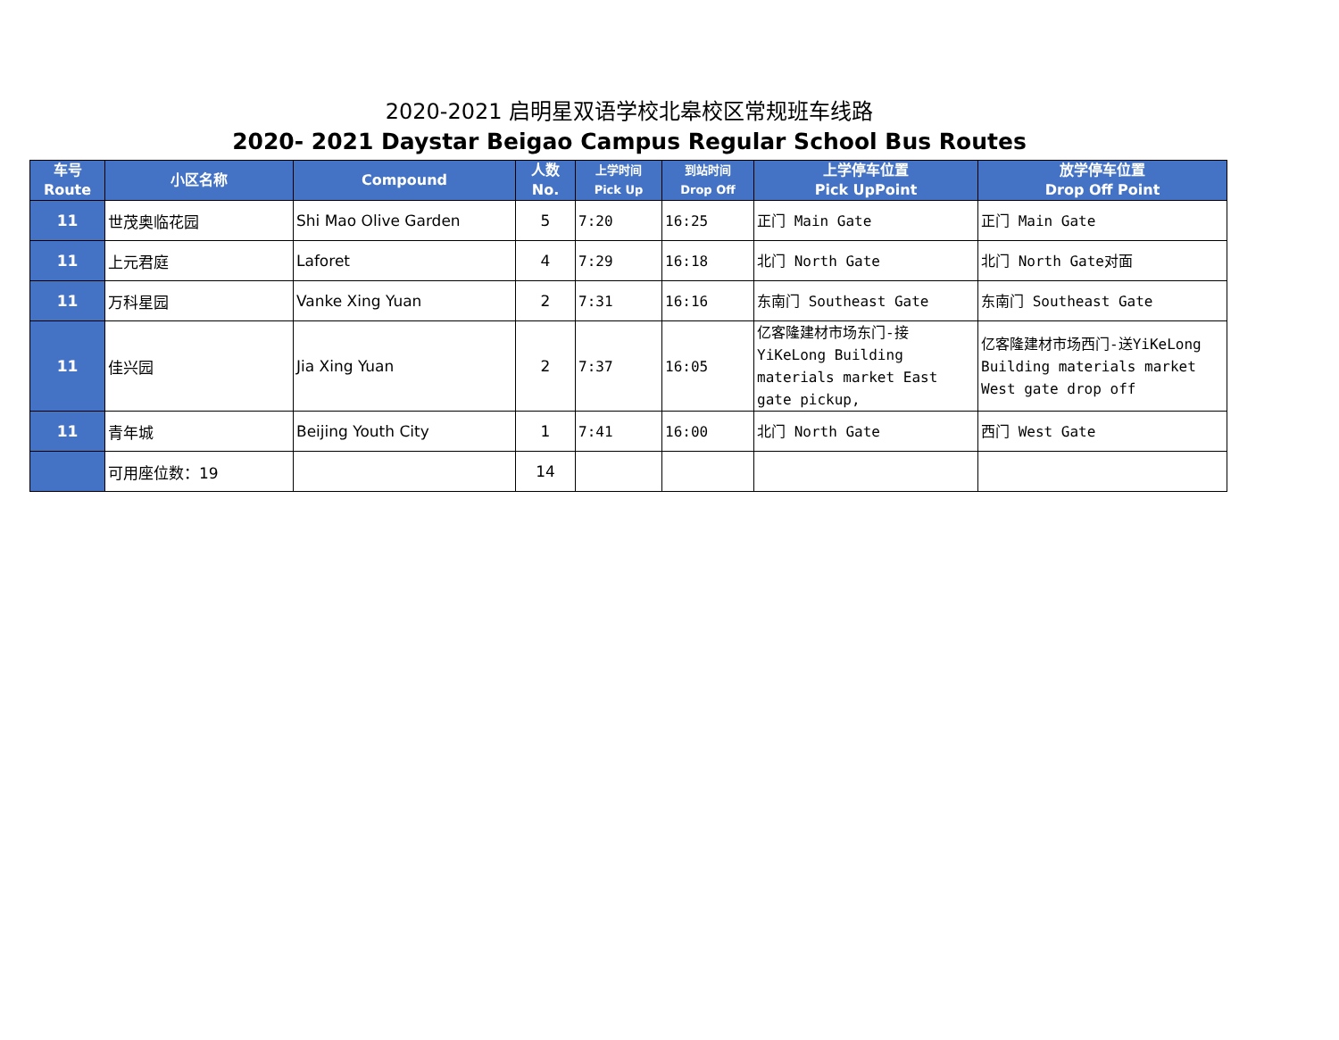2020-2021 启明星双语学校北皋校区常规班车线路
2020- 2021 Daystar Beigao Campus Regular School Bus Routes
| 车号 Route | 小区名称 | Compound | 人数 No. | 上学时间 Pick Up | 到站时间 Drop Off | 上学停车位置 Pick UpPoint | 放学停车位置 Drop Off Point |
| --- | --- | --- | --- | --- | --- | --- | --- |
| 11 | 世茂奥临花园 | Shi Mao Olive Garden | 5 | 7:20 | 16:25 | 正门 Main Gate | 正门 Main Gate |
| 11 | 上元君庭 | Laforet | 4 | 7:29 | 16:18 | 北门 North Gate | 北门 North Gate对面 |
| 11 | 万科星园 | Vanke Xing Yuan | 2 | 7:31 | 16:16 | 东南门 Southeast Gate | 东南门 Southeast Gate |
| 11 | 佳兴园 | Jia Xing Yuan | 2 | 7:37 | 16:05 | 亿客隆建材市场东门-接YiKeLong Building materials market East gate pickup, | 亿客隆建材市场西门-送YiKeLong Building materials market West gate drop off |
| 11 | 青年城 | Beijing Youth City | 1 | 7:41 | 16:00 | 北门 North Gate | 西门 West Gate |
| | 可用座位数：19 | | 14 | | | | |